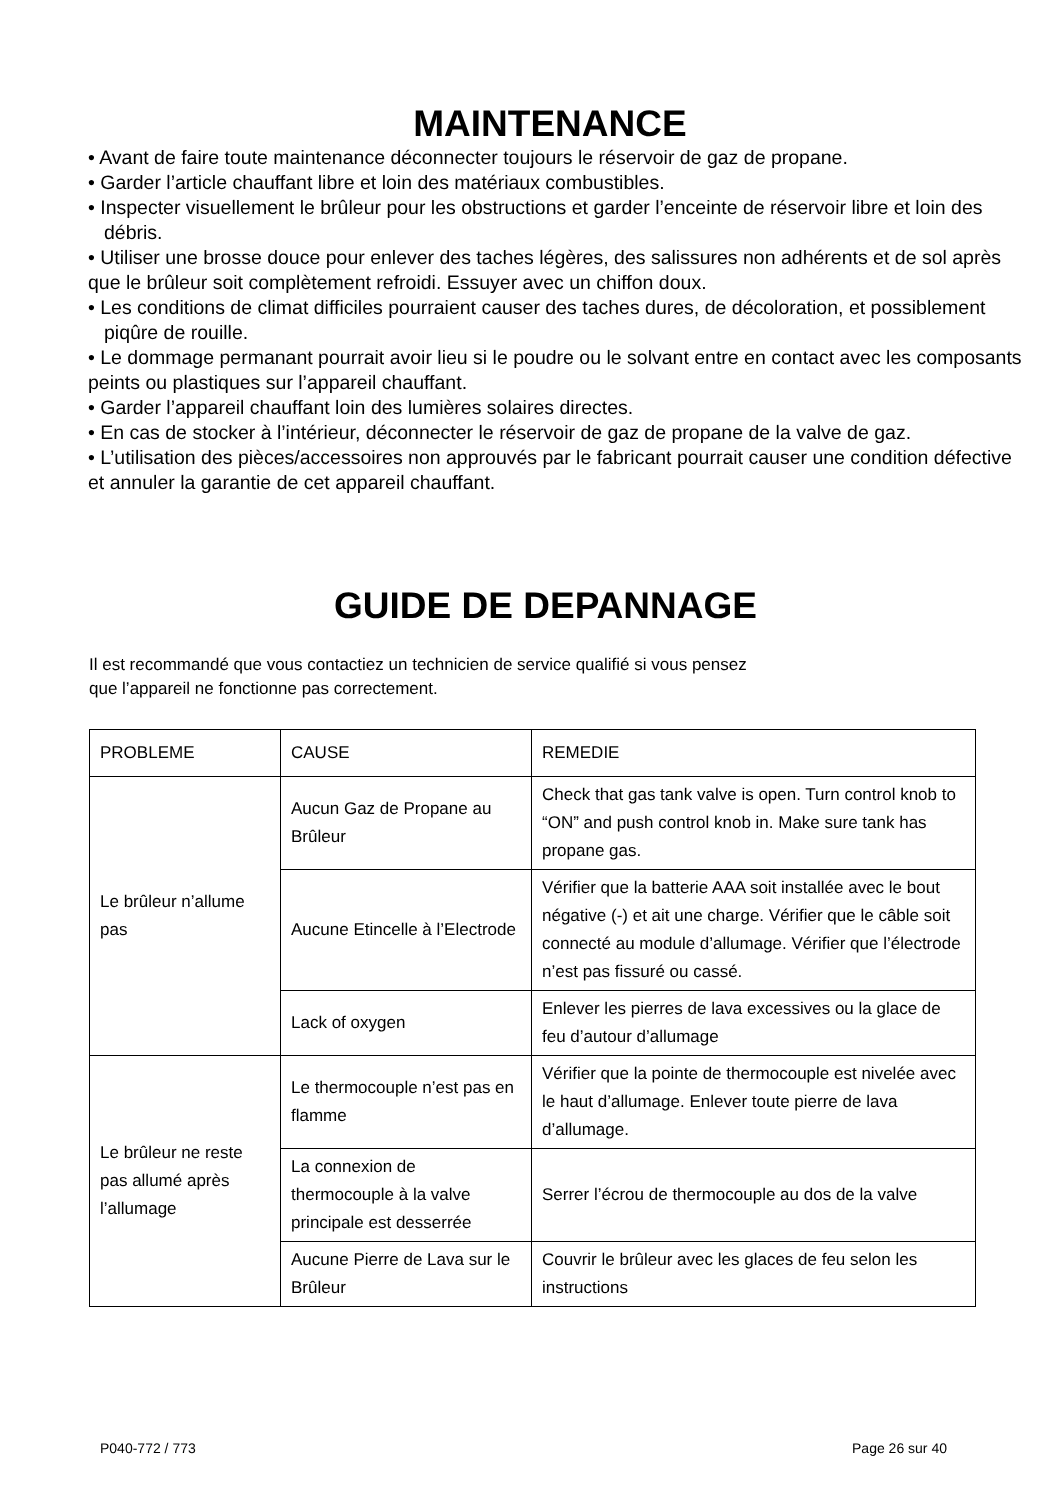MAINTENANCE
• Avant de faire toute maintenance déconnecter toujours le réservoir de gaz de propane.
• Garder l’article chauffant libre et loin des matériaux combustibles.
• Inspecter visuellement le brûleur pour les obstructions et garder l’enceinte de réservoir libre et loin des débris.
• Utiliser une brosse douce pour enlever des taches légères, des salissures non adhérents et de sol après que le brûleur soit complètement refroidi. Essuyer avec un chiffon doux.
• Les conditions de climat difficiles pourraient causer des taches dures, de décoloration, et possiblement piqûre de rouille.
• Le dommage permanant pourrait avoir lieu si le poudre ou le solvant entre en contact avec les composants peints ou plastiques sur l’appareil chauffant.
• Garder l’appareil chauffant loin des lumières solaires directes.
• En cas de stocker à l’intérieur, déconnecter le réservoir de gaz de propane de la valve de gaz.
• L’utilisation des pièces/accessoires non approuvés par le fabricant pourrait causer une condition défective et annuler la garantie de cet appareil chauffant.
GUIDE DE DEPANNAGE
Il est recommandé que vous contactiez un technicien de service qualifié si vous pensez
que l’appareil ne fonctionne pas correctement.
| PROBLEME | CAUSE | REMEDIE |
| Le brûleur n’allume pas | Aucun Gaz de Propane au Brûleur | Check that gas tank valve is open. Turn control knob to “ON” and push control knob in. Make sure tank has propane gas. |
| | Aucune Etincelle à l’Electrode | Vérifier que la batterie AAA soit installée avec le bout négative (-) et ait une charge. Vérifier que le câble soit connecté au module d’allumage. Vérifier que l’électrode n’est pas fissuré ou cassé. |
| | Lack of oxygen | Enlever les pierres de lava excessives ou la glace de feu d’autour d’allumage |
| Le brûleur ne reste pas allumé après l’allumage | Le thermocouple n’est pas en flamme | Vérifier que la pointe de thermocouple est nivelée avec le haut d’allumage. Enlever toute pierre de lava d’allumage. |
| | La connexion de thermocouple à la valve principale est desserrée | Serrer l’écrou de thermocouple au dos de la valve |
| | Aucune Pierre de Lava sur le Brûleur | Couvrir le brûleur avec les glaces de feu selon les instructions |
P040-772 / 773 Page 26 sur 40